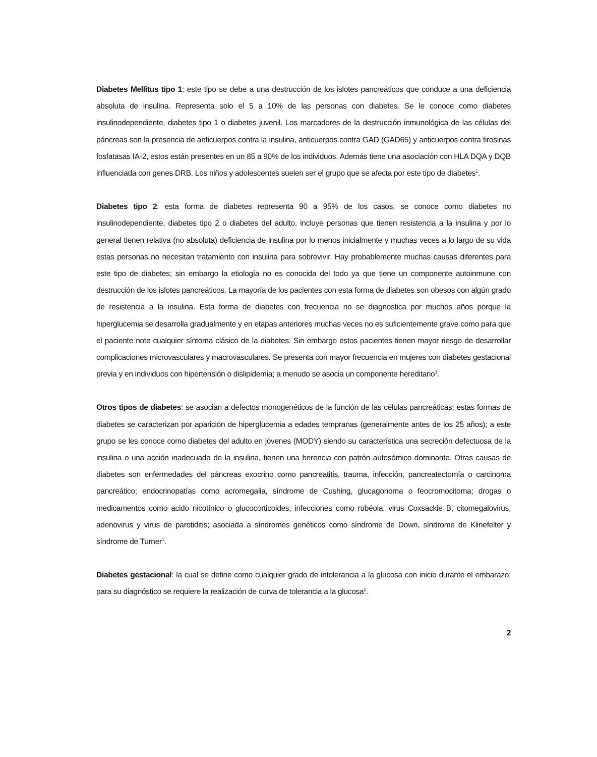Diabetes Mellitus tipo 1: este tipo se debe a una destrucción de los islotes pancreáticos que conduce a una deficiencia absoluta de insulina. Representa solo el 5 a 10% de las personas con diabetes. Se le conoce como diabetes insulinodependiente, diabetes tipo 1 o diabetes juvenil. Los marcadores de la destrucción inmunológica de las células del páncreas son la presencia de anticuerpos contra la insulina, anticuerpos contra GAD (GAD65) y anticuerpos contra tirosinas fosfatasas IA-2, estos están presentes en un 85 a 90% de los individuos. Además tiene una asociación con HLA DQA y DQB influenciada con genes DRB. Los niños y adolescentes suelen ser el grupo que se afecta por este tipo de diabetes<sup>1</sup>.
Diabetes tipo 2: esta forma de diabetes representa 90 a 95% de los casos, se conoce como diabetes no insulinodependiente, diabetes tipo 2 o diabetes del adulto, incluye personas que tienen resistencia a la insulina y por lo general tienen relativa (no absoluta) deficiencia de insulina por lo menos inicialmente y muchas veces a lo largo de su vida estas personas no necesitan tratamiento con insulina para sobrevivir. Hay probablemente muchas causas diferentes para este tipo de diabetes; sin embargo la etiología no es conocida del todo ya que tiene un componente autoinmune con destrucción de los islotes pancreáticos. La mayoría de los pacientes con esta forma de diabetes son obesos con algún grado de resistencia a la insulina. Esta forma de diabetes con frecuencia no se diagnostica por muchos años porque la hiperglucemia se desarrolla gradualmente y en etapas anteriores muchas veces no es suficientemente grave como para que el paciente note cualquier síntoma clásico de la diabetes. Sin embargo estos pacientes tienen mayor riesgo de desarrollar complicaciones microvasculares y macrovasculares. Se presenta con mayor frecuencia en mujeres con diabetes gestacional previa y en individuos con hipertensión o dislipidemia; a menudo se asocia un componente hereditario<sup>1</sup>.
Otros tipos de diabetes: se asocian a defectos monogenéticos de la función de las células pancreáticas; estas formas de diabetes se caracterizan por aparición de hiperglucemia a edades tempranas (generalmente antes de los 25 años); a este grupo se les conoce como diabetes del adulto en jóvenes (MODY) siendo su característica una secreción defectuosa de la insulina o una acción inadecuada de la insulina, tienen una herencia con patrón autosómico dominante. Otras causas de diabetes son enfermedades del páncreas exocrino como pancreatitis, trauma, infección, pancreatectomía o carcinoma pancreático; endocrinopatías como acromegalia, síndrome de Cushing, glucagonoma o feocromocitoma; drogas o medicamentos como acido nicotínico o glucocorticoides; infecciones como rubéola, virus Coxsackie B, citomegalovirus, adenovirus y virus de parotiditis; asociada a síndromes genéticos como síndrome de Down, síndrome de Klinefelter y síndrome de Turner<sup>1</sup>.
Diabetes gestacional: la cual se define como cualquier grado de intolerancia a la glucosa con inicio durante el embarazo; para su diagnóstico se requiere la realización de curva de tolerancia a la glucosa<sup>1</sup>.
2